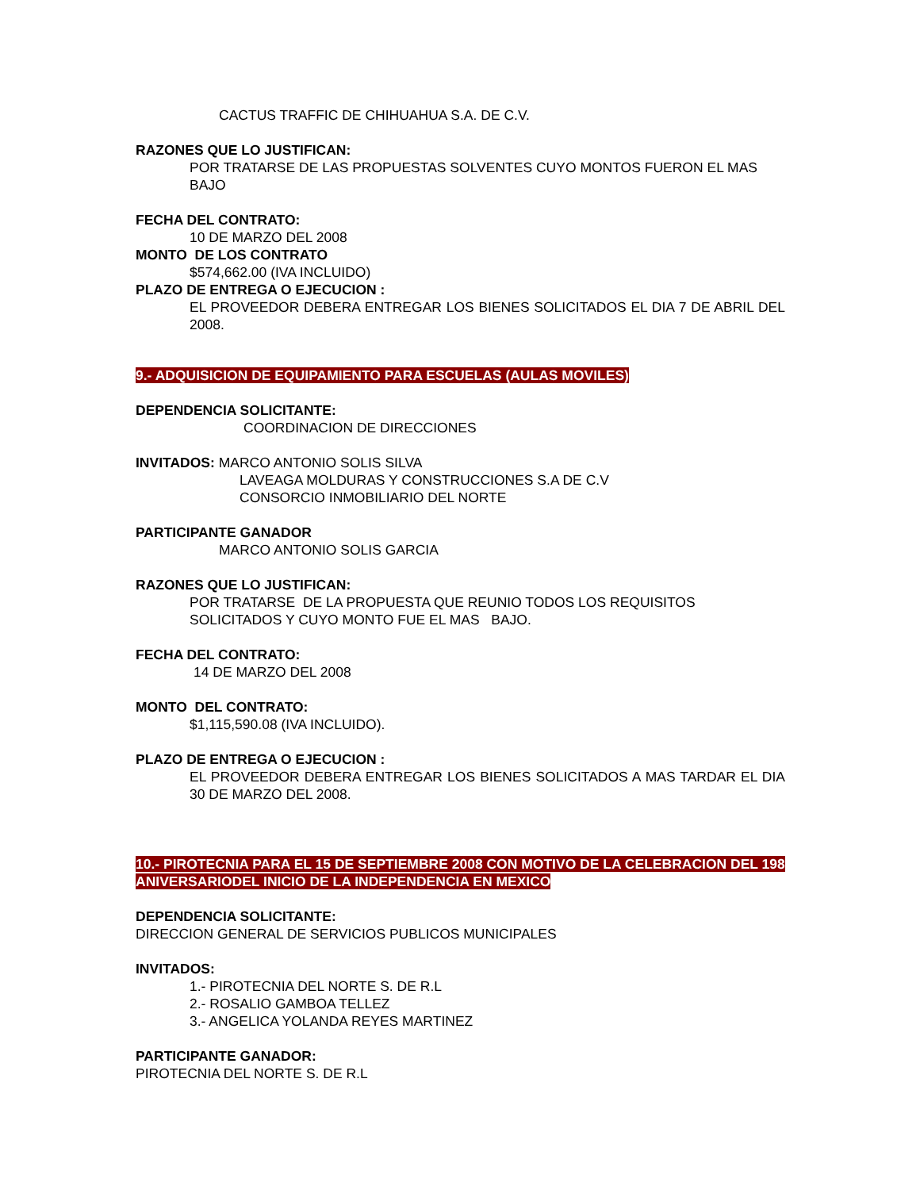CACTUS TRAFFIC DE CHIHUAHUA S.A. DE C.V.
RAZONES QUE LO JUSTIFICAN:
POR TRATARSE DE LAS PROPUESTAS SOLVENTES CUYO MONTOS FUERON EL MAS BAJO
FECHA DEL CONTRATO:
10 DE MARZO DEL 2008
MONTO DE LOS CONTRATO
$574,662.00 (IVA INCLUIDO)
PLAZO DE ENTREGA O EJECUCION :
EL PROVEEDOR DEBERA ENTREGAR LOS BIENES SOLICITADOS EL DIA 7 DE ABRIL DEL 2008.
9.- ADQUISICION DE EQUIPAMIENTO PARA ESCUELAS (AULAS MOVILES)
DEPENDENCIA SOLICITANTE:
COORDINACION DE DIRECCIONES
INVITADOS: MARCO ANTONIO SOLIS SILVA
LAVEAGA MOLDURAS Y CONSTRUCCIONES S.A DE C.V
CONSORCIO INMOBILIARIO DEL NORTE
PARTICIPANTE GANADOR
MARCO ANTONIO SOLIS GARCIA
RAZONES QUE LO JUSTIFICAN:
POR TRATARSE DE LA PROPUESTA QUE REUNIO TODOS LOS REQUISITOS SOLICITADOS Y CUYO MONTO FUE EL MAS BAJO.
FECHA DEL CONTRATO:
14 DE MARZO DEL 2008
MONTO DEL CONTRATO:
$1,115,590.08 (IVA INCLUIDO).
PLAZO DE ENTREGA O EJECUCION :
EL PROVEEDOR DEBERA ENTREGAR LOS BIENES SOLICITADOS A MAS TARDAR EL DIA 30 DE MARZO DEL 2008.
10.- PIROTECNIA PARA EL 15 DE SEPTIEMBRE 2008 CON MOTIVO DE LA CELEBRACION DEL 198 ANIVERSARIODEL INICIO DE LA INDEPENDENCIA EN MEXICO
DEPENDENCIA SOLICITANTE:
DIRECCION GENERAL DE SERVICIOS PUBLICOS MUNICIPALES
INVITADOS:
1.- PIROTECNIA DEL NORTE S. DE R.L
2.- ROSALIO GAMBOA TELLEZ
3.- ANGELICA YOLANDA REYES MARTINEZ
PARTICIPANTE GANADOR:
PIROTECNIA DEL NORTE S. DE R.L